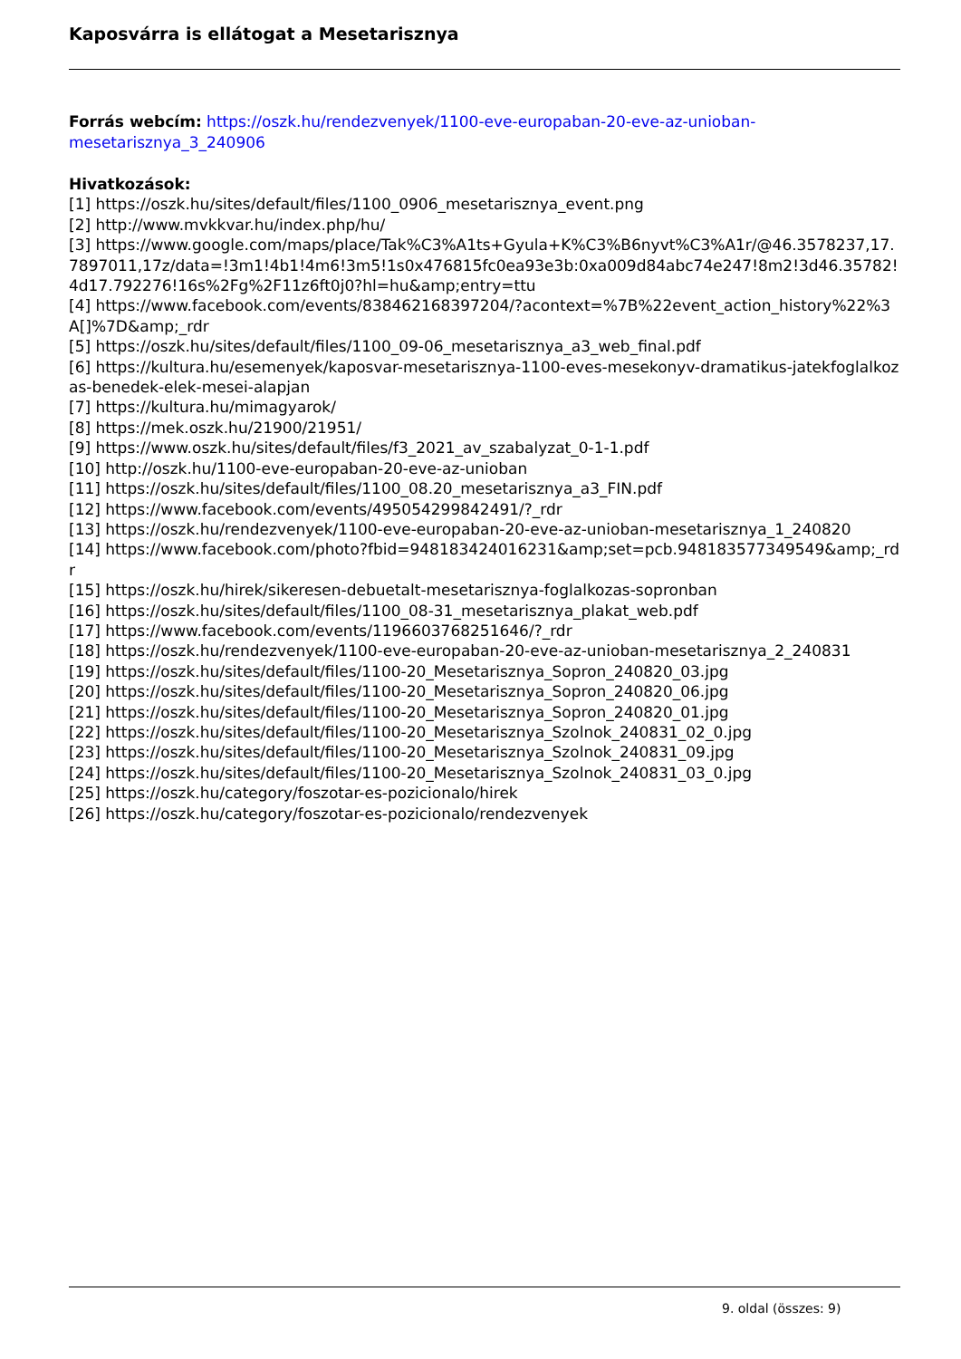Kaposvárra is ellátogat a Mesetarisznya
Forrás webcím: https://oszk.hu/rendezvenyek/1100-eve-europaban-20-eve-az-unioban-mesetarisznya_3_240906
Hivatkozások:
[1] https://oszk.hu/sites/default/files/1100_0906_mesetarisznya_event.png
[2] http://www.mvkkvar.hu/index.php/hu/
[3] https://www.google.com/maps/place/Tak%C3%A1ts+Gyula+K%C3%B6nyvt%C3%A1r/@46.3578237,17.7897011,17z/data=!3m1!4b1!4m6!3m5!1s0x476815fc0ea93e3b:0xa009d84abc74e247!8m2!3d46.35782!4d17.792276!16s%2Fg%2F11z6ft0j0?hl=hu&amp;entry=ttu
[4] https://www.facebook.com/events/838462168397204/?acontext=%7B%22event_action_history%22%3A[]%7D&amp;_rdr
[5] https://oszk.hu/sites/default/files/1100_09-06_mesetarisznya_a3_web_final.pdf
[6] https://kultura.hu/esemenyek/kaposvar-mesetarisznya-1100-eves-mesekonyv-dramatikus-jatekfoglalkozas-benedek-elek-mesei-alapjan
[7] https://kultura.hu/mimagyarok/
[8] https://mek.oszk.hu/21900/21951/
[9] https://www.oszk.hu/sites/default/files/f3_2021_av_szabalyzat_0-1-1.pdf
[10] http://oszk.hu/1100-eve-europaban-20-eve-az-unioban
[11] https://oszk.hu/sites/default/files/1100_08.20_mesetarisznya_a3_FIN.pdf
[12] https://www.facebook.com/events/495054299842491/?_rdr
[13] https://oszk.hu/rendezvenyek/1100-eve-europaban-20-eve-az-unioban-mesetarisznya_1_240820
[14] https://www.facebook.com/photo?fbid=948183424016231&amp;set=pcb.948183577349549&amp;_rdr
[15] https://oszk.hu/hirek/sikeresen-debuetalt-mesetarisznya-foglalkozas-sopronban
[16] https://oszk.hu/sites/default/files/1100_08-31_mesetarisznya_plakat_web.pdf
[17] https://www.facebook.com/events/1196603768251646/?_rdr
[18] https://oszk.hu/rendezvenyek/1100-eve-europaban-20-eve-az-unioban-mesetarisznya_2_240831
[19] https://oszk.hu/sites/default/files/1100-20_Mesetarisznya_Sopron_240820_03.jpg
[20] https://oszk.hu/sites/default/files/1100-20_Mesetarisznya_Sopron_240820_06.jpg
[21] https://oszk.hu/sites/default/files/1100-20_Mesetarisznya_Sopron_240820_01.jpg
[22] https://oszk.hu/sites/default/files/1100-20_Mesetarisznya_Szolnok_240831_02_0.jpg
[23] https://oszk.hu/sites/default/files/1100-20_Mesetarisznya_Szolnok_240831_09.jpg
[24] https://oszk.hu/sites/default/files/1100-20_Mesetarisznya_Szolnok_240831_03_0.jpg
[25] https://oszk.hu/category/foszotar-es-pozicionalo/hirek
[26] https://oszk.hu/category/foszotar-es-pozicionalo/rendezvenyek
9. oldal (összes: 9)